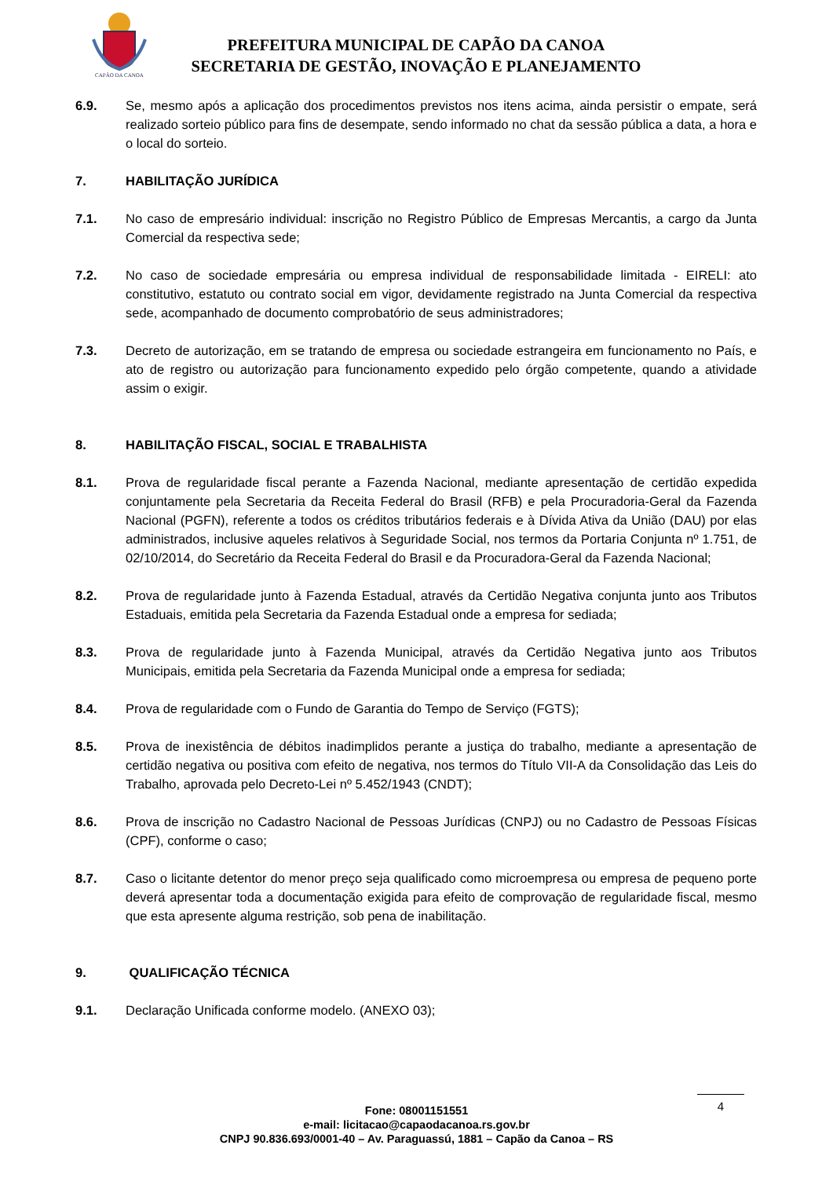CAPÃO DA CANOA
PREFEITURA MUNICIPAL DE CAPÃO DA CANOA
SECRETARIA DE GESTÃO, INOVAÇÃO E PLANEJAMENTO
6.9. Se, mesmo após a aplicação dos procedimentos previstos nos itens acima, ainda persistir o empate, será realizado sorteio público para fins de desempate, sendo informado no chat da sessão pública a data, a hora e o local do sorteio.
7. HABILITAÇÃO JURÍDICA
7.1. No caso de empresário individual: inscrição no Registro Público de Empresas Mercantis, a cargo da Junta Comercial da respectiva sede;
7.2. No caso de sociedade empresária ou empresa individual de responsabilidade limitada - EIRELI: ato constitutivo, estatuto ou contrato social em vigor, devidamente registrado na Junta Comercial da respectiva sede, acompanhado de documento comprobatório de seus administradores;
7.3. Decreto de autorização, em se tratando de empresa ou sociedade estrangeira em funcionamento no País, e ato de registro ou autorização para funcionamento expedido pelo órgão competente, quando a atividade assim o exigir.
8. HABILITAÇÃO FISCAL, SOCIAL E TRABALHISTA
8.1. Prova de regularidade fiscal perante a Fazenda Nacional, mediante apresentação de certidão expedida conjuntamente pela Secretaria da Receita Federal do Brasil (RFB) e pela Procuradoria-Geral da Fazenda Nacional (PGFN), referente a todos os créditos tributários federais e à Dívida Ativa da União (DAU) por elas administrados, inclusive aqueles relativos à Seguridade Social, nos termos da Portaria Conjunta nº 1.751, de 02/10/2014, do Secretário da Receita Federal do Brasil e da Procuradora-Geral da Fazenda Nacional;
8.2. Prova de regularidade junto à Fazenda Estadual, através da Certidão Negativa conjunta junto aos Tributos Estaduais, emitida pela Secretaria da Fazenda Estadual onde a empresa for sediada;
8.3. Prova de regularidade junto à Fazenda Municipal, através da Certidão Negativa junto aos Tributos Municipais, emitida pela Secretaria da Fazenda Municipal onde a empresa for sediada;
8.4. Prova de regularidade com o Fundo de Garantia do Tempo de Serviço (FGTS);
8.5. Prova de inexistência de débitos inadimplidos perante a justiça do trabalho, mediante a apresentação de certidão negativa ou positiva com efeito de negativa, nos termos do Título VII-A da Consolidação das Leis do Trabalho, aprovada pelo Decreto-Lei nº 5.452/1943 (CNDT);
8.6. Prova de inscrição no Cadastro Nacional de Pessoas Jurídicas (CNPJ) ou no Cadastro de Pessoas Físicas (CPF), conforme o caso;
8.7. Caso o licitante detentor do menor preço seja qualificado como microempresa ou empresa de pequeno porte deverá apresentar toda a documentação exigida para efeito de comprovação de regularidade fiscal, mesmo que esta apresente alguma restrição, sob pena de inabilitação.
9. QUALIFICAÇÃO TÉCNICA
9.1. Declaração Unificada conforme modelo. (ANEXO 03);
4
Fone: 08001151551
e-mail: licitacao@capaodacanoa.rs.gov.br
CNPJ 90.836.693/0001-40 – Av. Paraguassú, 1881 – Capão da Canoa – RS